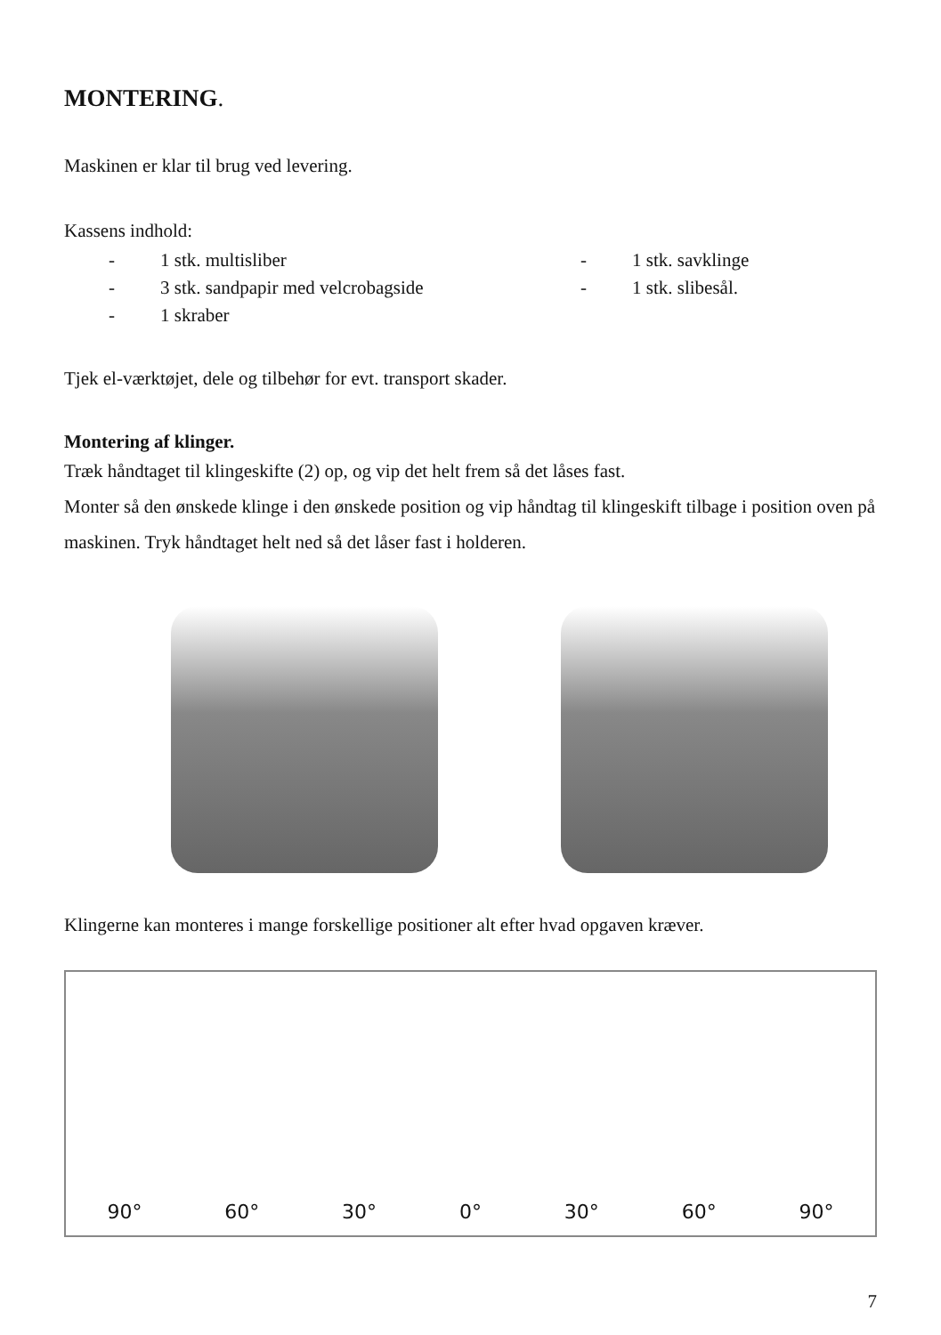MONTERING.
Maskinen er klar til brug ved levering.
Kassens indhold:
- 1 stk. multisliber
- 1 stk. savklinge
- 3 stk. sandpapir med velcrobagside
- 1 stk. slibesål.
- 1 skraber
Tjek el-værktøjet, dele og tilbehør for evt. transport skader.
Montering af klinger.
Træk håndtaget til klingeskifte (2) op, og vip det helt frem så det låses fast.
Monter så den ønskede klinge i den ønskede position og vip håndtag til klingeskift tilbage i position oven på maskinen. Tryk håndtaget helt ned så det låser fast i holderen.
Klingerne kan monteres i mange forskellige positioner alt efter hvad opgaven kræver.
90° 60° 30° 0° 30° 60° 90°
7